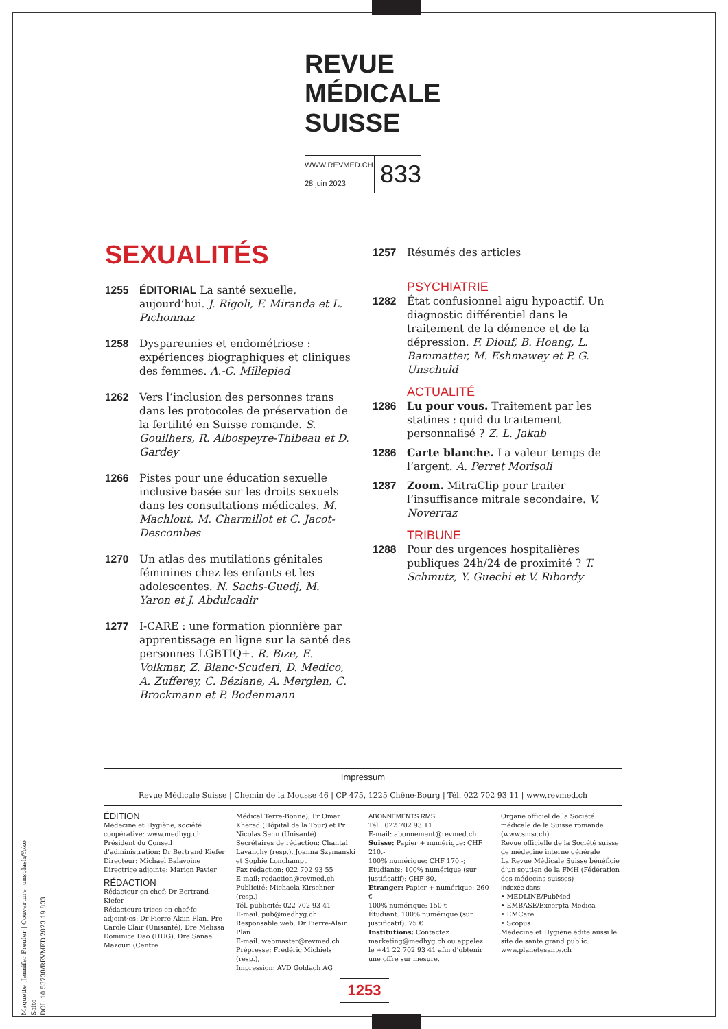REVUE
MÉDICALE
SUISSE
WWW.REVMED.CH
28 juin 2023
833
SEXUALITÉS
1255 ÉDITORIAL La santé sexuelle, aujourd’hui. J. Rigoli, F. Miranda et L. Pichonnaz
1258 Dyspareunies et endométriose : expériences biographiques et cliniques des femmes. A.-C. Millepied
1262 Vers l’inclusion des personnes trans dans les protocoles de préservation de la fertilité en Suisse romande. S. Gouilhers, R. Albospeyre-Thibeau et D. Gardey
1266 Pistes pour une éducation sexuelle inclusive basée sur les droits sexuels dans les consultations médicales. M. Machlout, M. Charmillot et C. Jacot-Descombes
1270 Un atlas des mutilations génitales féminines chez les enfants et les adolescentes. N. Sachs-Guedj, M. Yaron et J. Abdulcadir
1277 I-CARE : une formation pionnière par apprentissage en ligne sur la santé des personnes LGBTIQ+. R. Bize, E. Volkmar, Z. Blanc-Scuderi, D. Medico, A. Zufferey, C. Béziane, A. Merglen, C. Brockmann et P. Bodenmann
1257 Résumés des articles
PSYCHIATRIE
1282 État confusionnel aigu hypoactif. Un diagnostic différentiel dans le traitement de la démence et de la dépression. F. Diouf, B. Hoang, L. Bammatter, M. Eshmawey et P. G. Unschuld
ACTUALITÉ
1286 Lu pour vous. Traitement par les statines : quid du traitement personnalisé ? Z. L. Jakab
1286 Carte blanche. La valeur temps de l’argent. A. Perret Morisoli
1287 Zoom. MitraClip pour traiter l’insuffisance mitrale secondaire. V. Noverraz
TRIBUNE
1288 Pour des urgences hospitalières publiques 24h/24 de proximité ? T. Schmutz, Y. Guechi et V. Ribordy
Impressum
Revue Médicale Suisse | Chemin de la Mousse 46 | CP 475, 1225 Chêne-Bourg | Tél. 022 702 93 11 | www.revmed.ch
ÉDITION
Médecine et Hygiène, société coopérative; www.medhyg.ch
Président du Conseil d’administration: Dr Bertrand Kiefer
Directeur: Michael Balavoine
Directrice adjointe: Marion Favier
RÉDACTION
Rédacteur en chef: Dr Bertrand Kiefer
Rédacteurs-trices en chef·fe adjoint·es: Dr Pierre-Alain Plan, Pre Carole Clair (Unisanté), Dre Melissa Dominice Dao (HUG), Dre Sanae Mazouri (Centre
Médical Terre-Bonne), Pr Omar Kherad (Hôpital de la Tour) et Pr Nicolas Senn (Unisanté)
Secrétaires de rédaction: Chantal Lavanchy (resp.), Joanna Szymanski et Sophie Lonchampt
Fax rédaction: 022 702 93 55
E-mail: redaction@revmed.ch
Publicité: Michaela Kirschner (resp.)
Tél. publicité: 022 702 93 41
E-mail: pub@medhyg.ch
Responsable web: Dr Pierre-Alain Plan
E-mail: webmaster@revmed.ch
Prépresse: Frédéric Michiels (resp.),
Impression: AVD Goldach AG
ABONNEMENTS RMS
Tél.: 022 702 93 11
E-mail: abonnement@revmed.ch
Suisse: Papier + numérique: CHF 210.-
100% numérique: CHF 170.-;
Étudiants: 100% numérique (sur justificatif): CHF 80.-
Étranger: Papier + numérique: 260 €
100% numérique: 150 €
Étudiant: 100% numérique (sur justificatif): 75 €
Institutions: Contactez marketing@medhyg.ch ou appelez le +41 22 702 93 41 afin d’obtenir une offre sur mesure.
Organe officiel de la Société médicale de la Suisse romande (www.smsr.ch)
Revue officielle de la Société suisse de médecine interne générale
La Revue Médicale Suisse bénéficie d’un soutien de la FMH (Fédération des médecins suisses)
Indexée dans:
• MEDLINE/PubMed
• EMBASE/Excerpta Medica
• EMCare
• Scopus
Médecine et Hygiène édite aussi le site de santé grand public: www.planetesante.ch
Maquette: Jennifer Freuler | Couverture: unsplash/Yoko Saito
DOI: 10.53738/REVMED.2023.19.833
1253